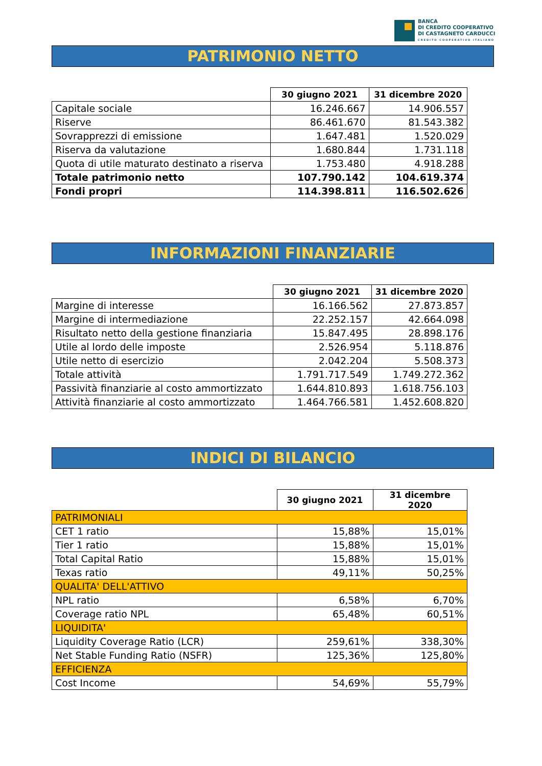BANCA
DI CREDITO COOPERATIVO
DI CASTAGNETO CARDUCCI
CREDITO COOPERATIVO ITALIANO
PATRIMONIO NETTO
| | 30 giugno 2021 | 31 dicembre 2020 |
| Capitale sociale | 16.246.667 | 14.906.557 |
| Riserve | 86.461.670 | 81.543.382 |
| Sovrapprezzi di emissione | 1.647.481 | 1.520.029 |
| Riserva da valutazione | 1.680.844 | 1.731.118 |
| Quota di utile maturato destinato a riserva | 1.753.480 | 4.918.288 |
| Totale patrimonio netto | 107.790.142 | 104.619.374 |
| Fondi propri | 114.398.811 | 116.502.626 |
INFORMAZIONI FINANZIARIE
| | 30 giugno 2021 | 31 dicembre 2020 |
| Margine di interesse | 16.166.562 | 27.873.857 |
| Margine di intermediazione | 22.252.157 | 42.664.098 |
| Risultato netto della gestione finanziaria | 15.847.495 | 28.898.176 |
| Utile al lordo delle imposte | 2.526.954 | 5.118.876 |
| Utile netto di esercizio | 2.042.204 | 5.508.373 |
| Totale attività | 1.791.717.549 | 1.749.272.362 |
| Passività finanziarie al costo ammortizzato | 1.644.810.893 | 1.618.756.103 |
| Attività finanziarie al costo ammortizzato | 1.464.766.581 | 1.452.608.820 |
INDICI DI BILANCIO
| | 30 giugno 2021 | 31 dicembre 2020 |
| PATRIMONIALI | | |
| CET 1 ratio | 15,88% | 15,01% |
| Tier 1 ratio | 15,88% | 15,01% |
| Total Capital Ratio | 15,88% | 15,01% |
| Texas ratio | 49,11% | 50,25% |
| QUALITA' DELL'ATTIVO | | |
| NPL ratio | 6,58% | 6,70% |
| Coverage ratio NPL | 65,48% | 60,51% |
| LIQUIDITA' | | |
| Liquidity Coverage Ratio (LCR) | 259,61% | 338,30% |
| Net Stable Funding Ratio (NSFR) | 125,36% | 125,80% |
| EFFICIENZA | | |
| Cost Income | 54,69% | 55,79% |